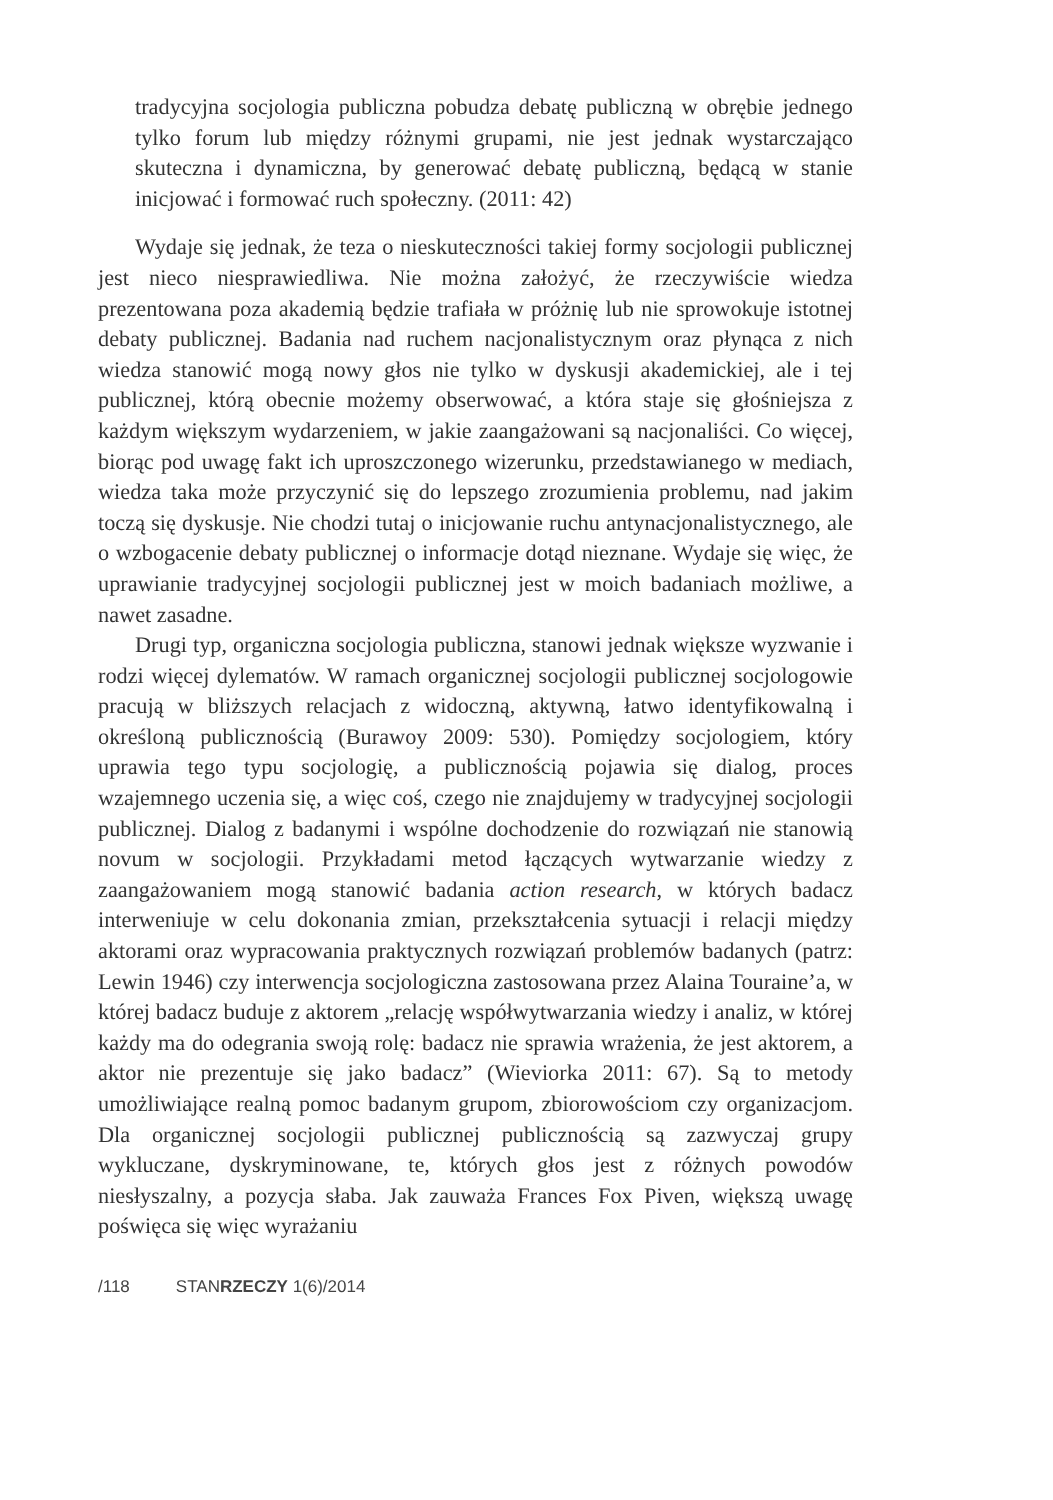tradycyjna socjologia publiczna pobudza debatę publiczną w obrębie jednego tylko forum lub między różnymi grupami, nie jest jednak wystarczająco skuteczna i dynamiczna, by generować debatę publiczną, będącą w stanie inicjować i formować ruch społeczny. (2011: 42)
Wydaje się jednak, że teza o nieskuteczności takiej formy socjologii publicznej jest nieco niesprawiedliwa. Nie można założyć, że rzeczywiście wiedza prezentowana poza akademią będzie trafiała w próżnię lub nie sprowokuje istotnej debaty publicznej. Badania nad ruchem nacjonalistycznym oraz płynąca z nich wiedza stanowić mogą nowy głos nie tylko w dyskusji akademickiej, ale i tej publicznej, którą obecnie możemy obserwować, a która staje się głośniejsza z każdym większym wydarzeniem, w jakie zaangażowani są nacjonaliści. Co więcej, biorąc pod uwagę fakt ich uproszczonego wizerunku, przedstawianego w mediach, wiedza taka może przyczynić się do lepszego zrozumienia problemu, nad jakim toczą się dyskusje. Nie chodzi tutaj o inicjowanie ruchu antynacjonalistycznego, ale o wzbogacenie debaty publicznej o informacje dotąd nieznane. Wydaje się więc, że uprawianie tradycyjnej socjologii publicznej jest w moich badaniach możliwe, a nawet zasadne.
Drugi typ, organiczna socjologia publiczna, stanowi jednak większe wyzwanie i rodzi więcej dylematów. W ramach organicznej socjologii publicznej socjologowie pracują w bliższych relacjach z widoczną, aktywną, łatwo identyfikowalną i określoną publicznością (Burawoy 2009: 530). Pomiędzy socjologiem, który uprawia tego typu socjologię, a publicznością pojawia się dialog, proces wzajemnego uczenia się, a więc coś, czego nie znajdujemy w tradycyjnej socjologii publicznej. Dialog z badanymi i wspólne dochodzenie do rozwiązań nie stanowią novum w socjologii. Przykładami metod łączących wytwarzanie wiedzy z zaangażowaniem mogą stanowić badania action research, w których badacz interweniuje w celu dokonania zmian, przekształcenia sytuacji i relacji między aktorami oraz wypracowania praktycznych rozwiązań problemów badanych (patrz: Lewin 1946) czy interwencja socjologiczna zastosowana przez Alaina Touraine’a, w której badacz buduje z aktorem „relację współwytwarzania wiedzy i analiz, w której każdy ma do odegrania swoją rolę: badacz nie sprawia wrażenia, że jest aktorem, a aktor nie prezentuje się jako badacz” (Wieviorka 2011: 67). Są to metody umożliwiające realną pomoc badanym grupom, zbiorowościom czy organizacjom. Dla organicznej socjologii publicznej publicznością są zazwyczaj grupy wykluczane, dyskryminowane, te, których głos jest z różnych powodów niesłyszalny, a pozycja słaba. Jak zauważa Frances Fox Piven, większą uwagę poświęca się więc wyrażaniu
/118 STANRZECZY 1(6)/2014